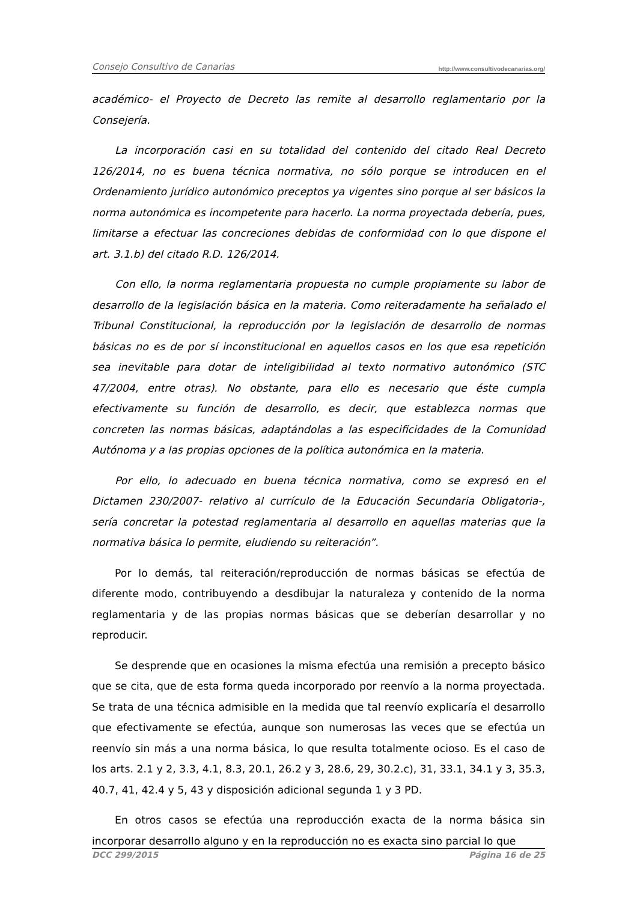Consejo Consultivo de Canarias http://www.consultivodecanarias.org/
académico- el Proyecto de Decreto las remite al desarrollo reglamentario por la Consejería.
La incorporación casi en su totalidad del contenido del citado Real Decreto 126/2014, no es buena técnica normativa, no sólo porque se introducen en el Ordenamiento jurídico autonómico preceptos ya vigentes sino porque al ser básicos la norma autonómica es incompetente para hacerlo. La norma proyectada debería, pues, limitarse a efectuar las concreciones debidas de conformidad con lo que dispone el art. 3.1.b) del citado R.D. 126/2014.
Con ello, la norma reglamentaria propuesta no cumple propiamente su labor de desarrollo de la legislación básica en la materia. Como reiteradamente ha señalado el Tribunal Constitucional, la reproducción por la legislación de desarrollo de normas básicas no es de por sí inconstitucional en aquellos casos en los que esa repetición sea inevitable para dotar de inteligibilidad al texto normativo autonómico (STC 47/2004, entre otras). No obstante, para ello es necesario que éste cumpla efectivamente su función de desarrollo, es decir, que establezca normas que concreten las normas básicas, adaptándolas a las especificidades de la Comunidad Autónoma y a las propias opciones de la política autonómica en la materia.
Por ello, lo adecuado en buena técnica normativa, como se expresó en el Dictamen 230/2007- relativo al currículo de la Educación Secundaria Obligatoria-, sería concretar la potestad reglamentaria al desarrollo en aquellas materias que la normativa básica lo permite, eludiendo su reiteración”.
Por lo demás, tal reiteración/reproducción de normas básicas se efectúa de diferente modo, contribuyendo a desdibujar la naturaleza y contenido de la norma reglamentaria y de las propias normas básicas que se deberían desarrollar y no reproducir.
Se desprende que en ocasiones la misma efectúa una remisión a precepto básico que se cita, que de esta forma queda incorporado por reenvío a la norma proyectada. Se trata de una técnica admisible en la medida que tal reenvío explicaría el desarrollo que efectivamente se efectúa, aunque son numerosas las veces que se efectúa un reenvío sin más a una norma básica, lo que resulta totalmente ocioso. Es el caso de los arts. 2.1 y 2, 3.3, 4.1, 8.3, 20.1, 26.2 y 3, 28.6, 29, 30.2.c), 31, 33.1, 34.1 y 3, 35.3, 40.7, 41, 42.4 y 5, 43 y disposición adicional segunda 1 y 3 PD.
En otros casos se efectúa una reproducción exacta de la norma básica sin incorporar desarrollo alguno y en la reproducción no es exacta sino parcial lo que
DCC 299/2015 Página 16 de 25